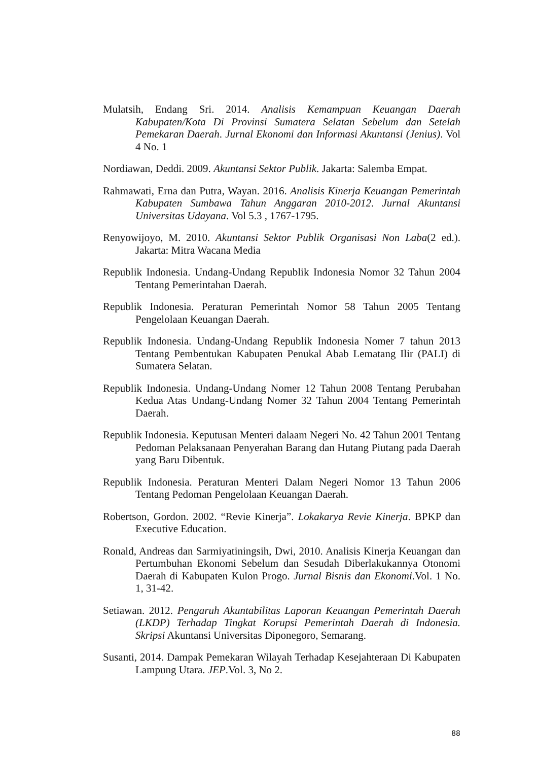Mulatsih, Endang Sri. 2014. Analisis Kemampuan Keuangan Daerah Kabupaten/Kota Di Provinsi Sumatera Selatan Sebelum dan Setelah Pemekaran Daerah. Jurnal Ekonomi dan Informasi Akuntansi (Jenius). Vol 4 No. 1
Nordiawan, Deddi. 2009. Akuntansi Sektor Publik. Jakarta: Salemba Empat.
Rahmawati, Erna dan Putra, Wayan. 2016. Analisis Kinerja Keuangan Pemerintah Kabupaten Sumbawa Tahun Anggaran 2010-2012. Jurnal Akuntansi Universitas Udayana. Vol 5.3 , 1767-1795.
Renyowijoyo, M. 2010. Akuntansi Sektor Publik Organisasi Non Laba(2 ed.). Jakarta: Mitra Wacana Media
Republik Indonesia. Undang-Undang Republik Indonesia Nomor 32 Tahun 2004 Tentang Pemerintahan Daerah.
Republik Indonesia. Peraturan Pemerintah Nomor 58 Tahun 2005 Tentang Pengelolaan Keuangan Daerah.
Republik Indonesia. Undang-Undang Republik Indonesia Nomer 7 tahun 2013 Tentang Pembentukan Kabupaten Penukal Abab Lematang Ilir (PALI) di Sumatera Selatan.
Republik Indonesia. Undang-Undang Nomer 12 Tahun 2008 Tentang Perubahan Kedua Atas Undang-Undang Nomer 32 Tahun 2004 Tentang Pemerintah Daerah.
Republik Indonesia. Keputusan Menteri dalaam Negeri No. 42 Tahun 2001 Tentang Pedoman Pelaksanaan Penyerahan Barang dan Hutang Piutang pada Daerah yang Baru Dibentuk.
Republik Indonesia. Peraturan Menteri Dalam Negeri Nomor 13 Tahun 2006 Tentang Pedoman Pengelolaan Keuangan Daerah.
Robertson, Gordon. 2002. “Revie Kinerja”. Lokakarya Revie Kinerja. BPKP dan Executive Education.
Ronald, Andreas dan Sarmiyatiningsih, Dwi, 2010. Analisis Kinerja Keuangan dan Pertumbuhan Ekonomi Sebelum dan Sesudah Diberlakukannya Otonomi Daerah di Kabupaten Kulon Progo. Jurnal Bisnis dan Ekonomi.Vol. 1 No. 1, 31-42.
Setiawan. 2012. Pengaruh Akuntabilitas Laporan Keuangan Pemerintah Daerah (LKDP) Terhadap Tingkat Korupsi Pemerintah Daerah di Indonesia. Skripsi Akuntansi Universitas Diponegoro, Semarang.
Susanti, 2014. Dampak Pemekaran Wilayah Terhadap Kesejahteraan Di Kabupaten Lampung Utara. JEP.Vol. 3, No 2.
88